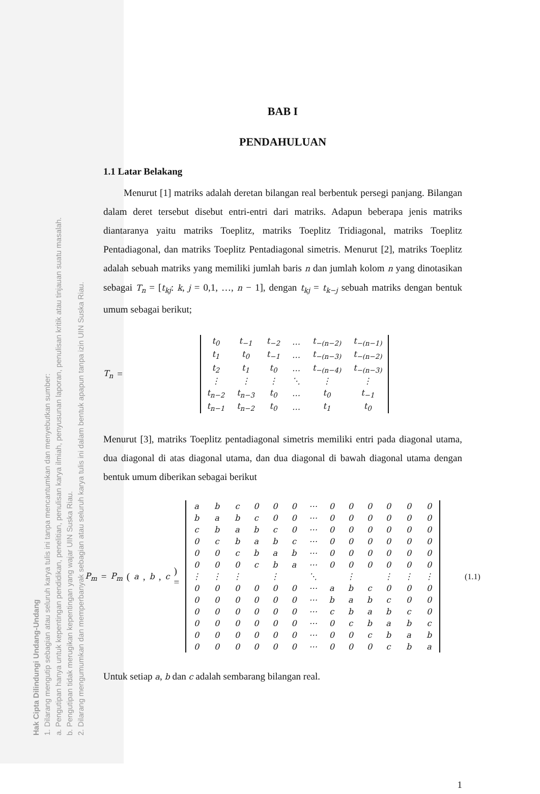Hak Cipta Dilindungi Undang-Undang
1. Dilarang mengutip sebagian atau seluruh karya tulis ini tanpa mencantumkan dan menyebutkan sumber:
a. Pengutipan hanya untuk kepentingan pendidikan, penelitian, penulisan karya ilmiah, penyusunan laporan, penulisan kritik atau tinjauan suatu masalah.
b. Pengutipan tidak merugikan kepentingan yang wajar UIN Suska Riau.
2. Dilarang mengumumkan dan memperbanyak sebagian atau seluruh karya tulis ini dalam bentuk apapun tanpa izin UIN Suska Riau.
BAB I
PENDAHULUAN
1.1 Latar Belakang
Menurut [1] matriks adalah deretan bilangan real berbentuk persegi panjang. Bilangan dalam deret tersebut disebut entri-entri dari matriks. Adapun beberapa jenis matriks diantaranya yaitu matriks Toeplitz, matriks Toeplitz Tridiagonal, matriks Toeplitz Pentadiagonal, dan matriks Toeplitz Pentadiagonal simetris. Menurut [2], matriks Toeplitz adalah sebuah matriks yang memiliki jumlah baris n dan jumlah kolom n yang dinotasikan sebagai T<sub>n</sub> = [t<sub>kj</sub>: k, j = 0,1, …, n − 1], dengan t<sub>kj</sub> = t<sub>k−j</sub> sebuah matriks dengan bentuk umum sebagai berikut;
T<sub>n</sub> =
| t<sub>0</sub> | t<sub>−1</sub> | t<sub>−2</sub> | … | t<sub>−(n−2)</sub> | t<sub>−(n−1)</sub> |
| t<sub>1</sub> | t<sub>0</sub> | t<sub>−1</sub> | … | t<sub>−(n−3)</sub> | t<sub>−(n−2)</sub> |
| t<sub>2</sub> | t<sub>1</sub> | t<sub>0</sub> | … | t<sub>−(n−4)</sub> | t<sub>−(n−3)</sub> |
| ⋮ | ⋮ | ⋮ | ⋱ | ⋮ | ⋮ |
| t<sub>n−2</sub> | t<sub>n−3</sub> | t<sub>0</sub> | … | t<sub>0</sub> | t<sub>−1</sub> |
| t<sub>n−1</sub> | t<sub>n−2</sub> | t<sub>0</sub> | … | t<sub>1</sub> | t<sub>0</sub> |
Menurut [3], matriks Toeplitz pentadiagonal simetris memiliki entri pada diagonal utama, dua diagonal di atas diagonal utama, dan dua diagonal di bawah diagonal utama dengan bentuk umum diberikan sebagai berikut
P<sub>m</sub> = P<sub>m</sub> (a, b, c) =
| a | b | c | 0 | 0 | 0 | ⋯ | 0 | 0 | 0 | 0 | 0 | 0 |
| b | a | b | c | 0 | 0 | ⋯ | 0 | 0 | 0 | 0 | 0 | 0 |
| c | b | a | b | c | 0 | ⋯ | 0 | 0 | 0 | 0 | 0 | 0 |
| 0 | c | b | a | b | c | ⋯ | 0 | 0 | 0 | 0 | 0 | 0 |
| 0 | 0 | c | b | a | b | ⋯ | 0 | 0 | 0 | 0 | 0 | 0 |
| 0 | 0 | 0 | c | b | a | ⋯ | 0 | 0 | 0 | 0 | 0 | 0 |
| ⋮ | ⋮ | ⋮ | | ⋮ | | ⋱ | | ⋮ | | ⋮ | ⋮ | ⋮ |
| 0 | 0 | 0 | 0 | 0 | 0 | ⋯ | a | b | c | 0 | 0 | 0 |
| 0 | 0 | 0 | 0 | 0 | 0 | ⋯ | b | a | b | c | 0 | 0 |
| 0 | 0 | 0 | 0 | 0 | 0 | ⋯ | c | b | a | b | c | 0 |
| 0 | 0 | 0 | 0 | 0 | 0 | ⋯ | 0 | c | b | a | b | c |
| 0 | 0 | 0 | 0 | 0 | 0 | ⋯ | 0 | 0 | c | b | a | b |
| 0 | 0 | 0 | 0 | 0 | 0 | ⋯ | 0 | 0 | 0 | c | b | a |
(1.1)
Untuk setiap a, b dan c adalah sembarang bilangan real.
1